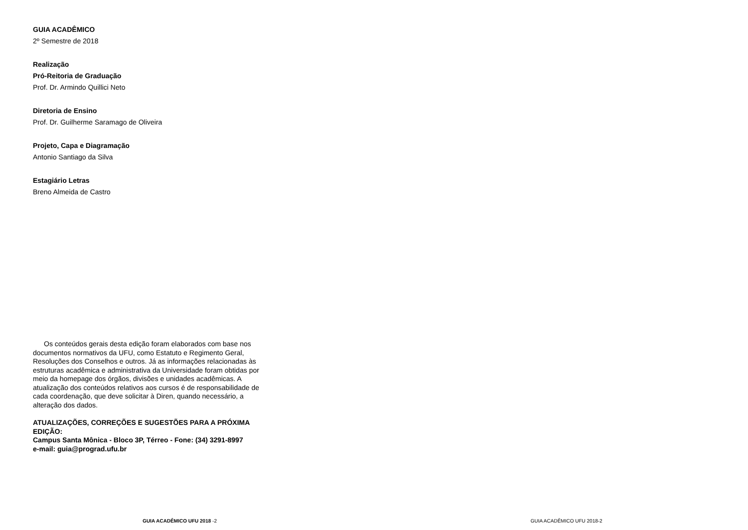GUIA ACADÊMICO
2º Semestre de 2018
Realização
Pró-Reitoria de Graduação
Prof. Dr. Armindo Quillici Neto
Diretoria de Ensino
Prof. Dr. Guilherme Saramago de Oliveira
Projeto, Capa e Diagramação
Antonio Santiago da Silva
Estagiário Letras
Breno Almeida de Castro
Os conteúdos gerais desta edição foram elaborados com base nos documentos normativos da UFU, como Estatuto e Regimento Geral, Resoluções dos Conselhos e outros. Já as informações relacionadas às estruturas acadêmica e administrativa da Universidade foram obtidas por meio da homepage dos órgãos, divisões e unidades acadêmicas. A atualização dos conteúdos relativos aos cursos é de responsabilidade de cada coordenação, que deve solicitar à Diren, quando necessário, a alteração dos dados.
ATUALIZAÇÕES, CORREÇÕES E SUGESTÕES PARA A PRÓXIMA EDIÇÃO:
Campus Santa Mônica - Bloco 3P, Térreo - Fone: (34) 3291-8997
e-mail: guia@prograd.ufu.br
GUIA ACADÊMICO UFU 2018 -2 GUIA ACADÊMICO UFU 2018-2